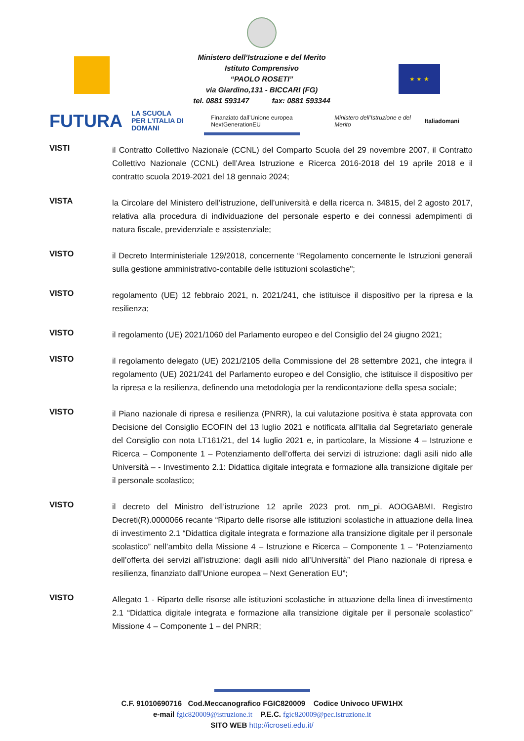Ministero dell’Istruzione e del Merito
Istituto Comprensivo
“PAOLO ROSETI”
via Giardino,131 - BICCARI (FG)
tel. 0881 593147 fax: 0881 593344
★ ★ ★
FUTURA LA SCUOLA
PER L’ITALIA DI DOMANI Finanziato dall’Unione europea NextGenerationEU Ministero dell’Istruzione e del Merito Italiadomani
VISTI
il Contratto Collettivo Nazionale (CCNL) del Comparto Scuola del 29 novembre 2007, il Contratto Collettivo Nazionale (CCNL) dell’Area Istruzione e Ricerca 2016-2018 del 19 aprile 2018 e il contratto scuola 2019-2021 del 18 gennaio 2024;
VISTA
la Circolare del Ministero dell’istruzione, dell’università e della ricerca n. 34815, del 2 agosto 2017, relativa alla procedura di individuazione del personale esperto e dei connessi adempimenti di natura fiscale, previdenziale e assistenziale;
VISTO
il Decreto Interministeriale 129/2018, concernente “Regolamento concernente le Istruzioni generali sulla gestione amministrativo-contabile delle istituzioni scolastiche";
VISTO
regolamento (UE) 12 febbraio 2021, n. 2021/241, che istituisce il dispositivo per la ripresa e la resilienza;
VISTO
il regolamento (UE) 2021/1060 del Parlamento europeo e del Consiglio del 24 giugno 2021;
VISTO
il regolamento delegato (UE) 2021/2105 della Commissione del 28 settembre 2021, che integra il regolamento (UE) 2021/241 del Parlamento europeo e del Consiglio, che istituisce il dispositivo per la ripresa e la resilienza, definendo una metodologia per la rendicontazione della spesa sociale;
VISTO
il Piano nazionale di ripresa e resilienza (PNRR), la cui valutazione positiva è stata approvata con Decisione del Consiglio ECOFIN del 13 luglio 2021 e notificata all’Italia dal Segretariato generale del Consiglio con nota LT161/21, del 14 luglio 2021 e, in particolare, la Missione 4 – Istruzione e Ricerca – Componente 1 – Potenziamento dell’offerta dei servizi di istruzione: dagli asili nido alle Università – - Investimento 2.1: Didattica digitale integrata e formazione alla transizione digitale per il personale scolastico;
VISTO
il decreto del Ministro dell’istruzione 12 aprile 2023 prot. nm_pi. AOOGABMI. Registro Decreti(R).0000066 recante “Riparto delle risorse alle istituzioni scolastiche in attuazione della linea di investimento 2.1 “Didattica digitale integrata e formazione alla transizione digitale per il personale scolastico” nell’ambito della Missione 4 – Istruzione e Ricerca – Componente 1 – “Potenziamento dell’offerta dei servizi all’istruzione: dagli asili nido all’Università” del Piano nazionale di ripresa e resilienza, finanziato dall’Unione europea – Next Generation EU”;
VISTO
Allegato 1 - Riparto delle risorse alle istituzioni scolastiche in attuazione della linea di investimento 2.1 “Didattica digitale integrata e formazione alla transizione digitale per il personale scolastico” Missione 4 – Componente 1 – del PNRR;
C.F. 91010690716 Cod.Meccanografico FGIC820009 Codice Univoco UFW1HX
e-mail fgic820009@istruzione.it P.E.C. fgic820009@pec.istruzione.it
SITO WEB http://icroseti.edu.it/